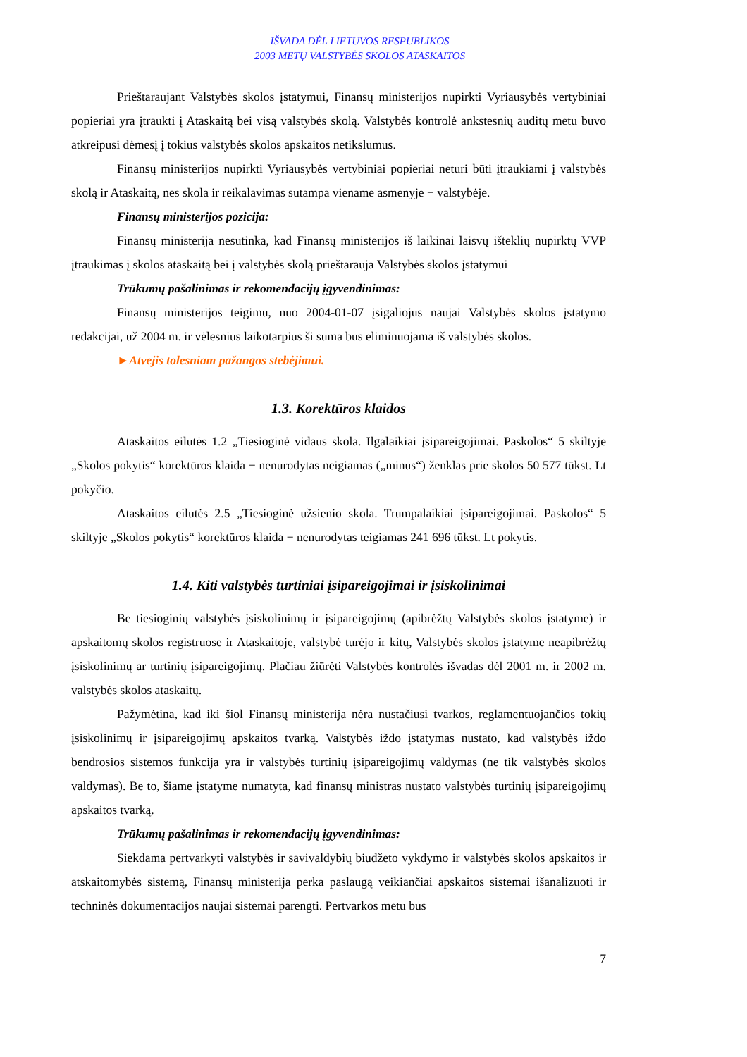IŠVADA DĖL LIETUVOS RESPUBLIKOS
2003 METŲ VALSTYBĖS SKOLOS ATASKAITOS
Prieštaraujant Valstybės skolos įstatymui, Finansų ministerijos nupirkti Vyriausybės vertybiniai popieriai yra įtraukti į Ataskaitą bei visą valstybės skolą. Valstybės kontrolė ankstesnių auditų metu buvo atkreipusi dėmesį į tokius valstybės skolos apskaitos netikslumus.
Finansų ministerijos nupirkti Vyriausybės vertybiniai popieriai neturi būti įtraukiami į valstybės skolą ir Ataskaitą, nes skola ir reikalavimas sutampa viename asmenyje − valstybėje.
Finansų ministerijos pozicija:
Finansų ministerija nesutinka, kad Finansų ministerijos iš laikinai laisvų išteklių nupirktų VVP įtraukimas į skolos ataskaitą bei į valstybės skolą prieštarauja Valstybės skolos įstatymui
Trūkumų pašalinimas ir rekomendacijų įgyvendinimas:
Finansų ministerijos teigimu, nuo 2004-01-07 įsigaliojus naujai Valstybės skolos įstatymo redakcijai, už 2004 m. ir vėlesnius laikotarpius ši suma bus eliminuojama iš valstybės skolos.
►Atvejis tolesniam pažangos stebėjimui.
1.3. Korektūros klaidos
Ataskaitos eilutės 1.2 „Tiesioginė vidaus skola. Ilgalaikiai įsipareigojimai. Paskolos“ 5 skiltyje „Skolos pokytis“ korektūros klaida − nenurodytas neigiamas („minus“) ženklas prie skolos 50 577 tūkst. Lt pokyčio.
Ataskaitos eilutės 2.5 „Tiesioginė užsienio skola. Trumpalaikiai įsipareigojimai. Paskolos“ 5 skiltyje „Skolos pokytis“ korektūros klaida − nenurodytas teigiamas 241 696 tūkst. Lt pokytis.
1.4. Kiti valstybės turtiniai įsipareigojimai ir įsiskolinimai
Be tiesioginių valstybės įsiskolinimų ir įsipareigojimų (apibrėžtų Valstybės skolos įstatyme) ir apskaitomų skolos registruose ir Ataskaitoje, valstybė turėjo ir kitų, Valstybės skolos įstatyme neapibrėžtų įsiskolinimų ar turtinių įsipareigojimų. Plačiau žiūrėti Valstybės kontrolės išvadas dėl 2001 m. ir 2002 m. valstybės skolos ataskaitų.
Pažymėtina, kad iki šiol Finansų ministerija nėra nustačiusi tvarkos, reglamentuojančios tokių įsiskolinimų ir įsipareigojimų apskaitos tvarką. Valstybės iždo įstatymas nustato, kad valstybės iždo bendrosios sistemos funkcija yra ir valstybės turtinių įsipareigojimų valdymas (ne tik valstybės skolos valdymas). Be to, šiame įstatyme numatyta, kad finansų ministras nustato valstybės turtinių įsipareigojimų apskaitos tvarką.
Trūkumų pašalinimas ir rekomendacijų įgyvendinimas:
Siekdama pertvarkyti valstybės ir savivaldybių biudžeto vykdymo ir valstybės skolos apskaitos ir atskaitomybės sistemą, Finansų ministerija perka paslaugą veikiančiai apskaitos sistemai išanalizuoti ir techninės dokumentacijos naujai sistemai parengti. Pertvarkos metu bus
7